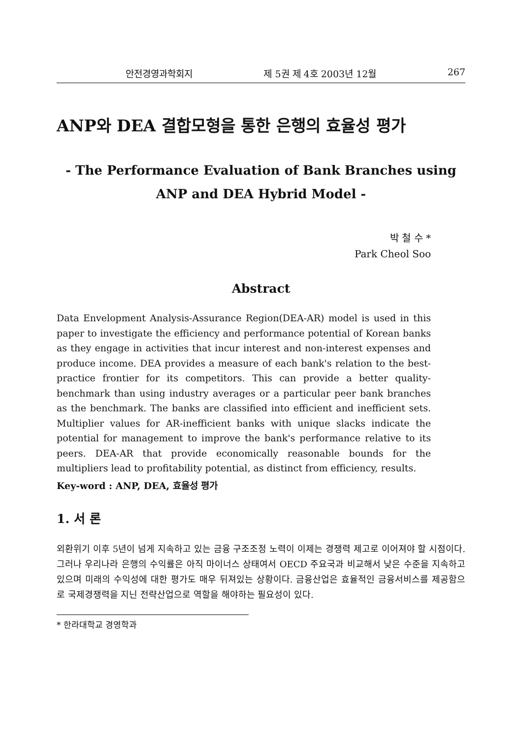안전경영과학회지 제 5권 제 4호 2003년 12월 267
ANP와 DEA 결합모형을 통한 은행의 효율성 평가
- The Performance Evaluation of Bank Branches using
ANP and DEA Hybrid Model -
박 철 수 *
Park Cheol Soo
Abstract
Data Envelopment Analysis-Assurance Region(DEA-AR) model is used in this paper to investigate the efficiency and performance potential of Korean banks as they engage in activities that incur interest and non-interest expenses and produce income. DEA provides a measure of each bank's relation to the best-practice frontier for its competitors. This can provide a better quality-benchmark than using industry averages or a particular peer bank branches as the benchmark. The banks are classified into efficient and inefficient sets. Multiplier values for AR-inefficient banks with unique slacks indicate the potential for management to improve the bank's performance relative to its peers. DEA-AR that provide economically reasonable bounds for the multipliers lead to profitability potential, as distinct from efficiency, results.
Key-word : ANP, DEA, 효율성 평가
1. 서 론
외환위기 이후 5년이 넘게 지속하고 있는 금융 구조조정 노력이 이제는 경쟁력 제고로 이어져야 할 시점이다. 그러나 우리나라 은행의 수익률은 아직 마이너스 상태여서 OECD 주요국과 비교해서 낮은 수준을 지속하고 있으며 미래의 수익성에 대한 평가도 매우 뒤져있는 상황이다. 금융산업은 효율적인 금융서비스를 제공함으로 국제경쟁력을 지닌 전략산업으로 역할을 해야하는 필요성이 있다.
* 한라대학교 경영학과